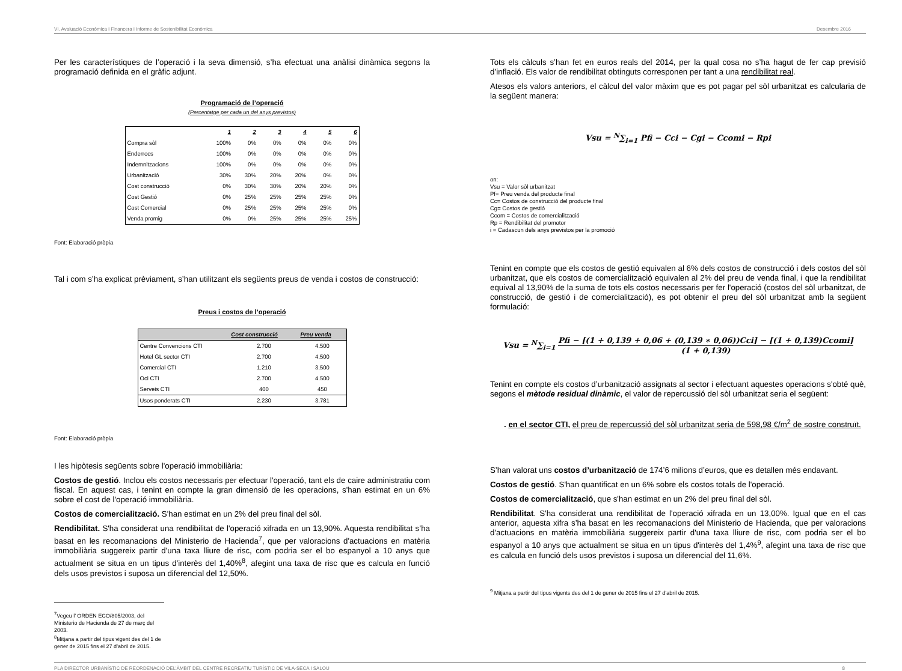VI. Avaluació Econòmica i Financera i Informe de Sostenibilitat Econòmica Desembre 2016
Per les característiques de l’operació i la seva dimensió, s’ha efectuat una anàlisi dinàmica segons la programació definida en el gràfic adjunt.
Programació de l’operació
(Percentatge per cada un del anys previstos)
| | 1 | 2 | 3 | 4 | 5 | 6 |
| --- | --- | --- | --- | --- | --- | --- |
| Compra sòl | 100% | 0% | 0% | 0% | 0% | 0% |
| Enderrocs | 100% | 0% | 0% | 0% | 0% | 0% |
| Indemnitzacions | 100% | 0% | 0% | 0% | 0% | 0% |
| Urbanització | 30% | 30% | 20% | 20% | 0% | 0% |
| Cost construcció | 0% | 30% | 30% | 20% | 20% | 0% |
| Cost Gestió | 0% | 25% | 25% | 25% | 25% | 0% |
| Cost Comercial | 0% | 25% | 25% | 25% | 25% | 0% |
| Venda promig | 0% | 0% | 25% | 25% | 25% | 25% |
Font: Elaboració pròpia
Tal i com s’ha explicat prèviament, s’han utilitzant els següents preus de venda i costos de construcció:
Preus i costos de l’operació
| | Cost construcció | Preu venda |
| --- | --- | --- |
| Centre Convencions CTI | 2.700 | 4.500 |
| Hotel GL sector CTI | 2.700 | 4.500 |
| Comercial CTI | 1.210 | 3.500 |
| Oci CTI | 2.700 | 4.500 |
| Serveis CTI | 400 | 450 |
| Usos ponderats CTI | 2.230 | 3.781 |
Font: Elaboració pròpia
I les hipòtesis següents sobre l'operació immobiliària:
Costos de gestió. Inclou els costos necessaris per efectuar l'operació, tant els de caire administratiu com fiscal. En aquest cas, i tenint en compte la gran dimensió de les operacions, s'han estimat en un 6% sobre el cost de l'operació immobiliària.
Costos de comercialització. S'han estimat en un 2% del preu final del sòl.
Rendibilitat. S'ha considerat una rendibilitat de l'operació xifrada en un 13,90%. Aquesta rendibilitat s’ha basat en les recomanacions del Ministerio de Hacienda<sup>7</sup>, que per valoracions d'actuacions en matèria immobiliària suggereix partir d'una taxa lliure de risc, com podria ser el bo espanyol a 10 anys que actualment se situa en un tipus d'interès del 1,40%<sup>8</sup>, afegint una taxa de risc que es calcula en funció dels usos previstos i suposa un diferencial del 12,50%.
<sup>7</sup> Vegeu l’ ORDEN ECO/805/2003, del Ministerio de Hacienda de 27 de març del 2003.
<sup>8</sup> Mitjana a partir del tipus vigent des del 1 de gener de 2015 fins el 27 d’abril de 2015.
Tots els càlculs s’han fet en euros reals del 2014, per la qual cosa no s’ha hagut de fer cap previsió d’inflació. Els valor de rendibilitat obtinguts corresponen per tant a una rendibilitat real.
Atesos els valors anteriors, el càlcul del valor màxim que es pot pagar pel sòl urbanitzat es calcularia de la següent manera:
Vsu = <sup>N</sup>∑<sub>i=1</sub> Pfi − Cci − Cgi − Ccomi − Rpi
on:
Vsu = Valor sòl urbanitzat
Pf= Preu venda del producte final
Cc= Costos de construcció del producte final
Cg= Costos de gestió
Ccom = Costos de comercialització
Rp = Rendibilitat del promotor
i = Cadascun dels anys previstos per la promoció
Tenint en compte que els costos de gestió equivalen al 6% dels costos de construcció i dels costos del sòl urbanitzat, que els costos de comercialització equivalen al 2% del preu de venda final, i que la rendibilitat equival al 13,90% de la suma de tots els costos necessaris per fer l'operació (costos del sòl urbanitzat, de construcció, de gestió i de comercialització), es pot obtenir el preu del sòl urbanitzat amb la següent formulació:
Vsu = <sup>N</sup>∑<sub>i=1</sub> Pfi − [(1 + 0,139 + 0,06 + (0,139 ∗ 0,06))Cci] − [(1 + 0,139)Ccomi] (1 + 0,139)
Tenint en compte els costos d’urbanització assignats al sector i efectuant aquestes operacions s'obté què, segons el mètode residual dinàmic, el valor de repercussió del sòl urbanitzat seria el següent:
. en el sector CTI, el preu de repercussió del sòl urbanitzat seria de 598,98 €/m<sup>2</sup> de sostre construït.
S’han valorat uns costos d’urbanització de 174’6 milions d’euros, que es detallen més endavant.
Costos de gestió. S'han quantificat en un 6% sobre els costos totals de l'operació.
Costos de comercialització, que s'han estimat en un 2% del preu final del sòl.
Rendibilitat. S'ha considerat una rendibilitat de l'operació xifrada en un 13,00%. Igual que en el cas anterior, aquesta xifra s’ha basat en les recomanacions del Ministerio de Hacienda, que per valoracions d'actuacions en matèria immobiliària suggereix partir d'una taxa lliure de risc, com podria ser el bo espanyol a 10 anys que actualment se situa en un tipus d'interès del 1,4%<sup>9</sup>, afegint una taxa de risc que es calcula en funció dels usos previstos i suposa un diferencial del 11,6%.
<sup>9</sup> Mitjana a partir del tipus vigents des del 1 de gener de 2015 fins el 27 d’abril de 2015.
PLA DIRECTOR URBANÍSTIC DE REORDENACIÓ DEL’ÀMBIT DEL CENTRE RECREATIU TURÍSTIC DE VILA-SECA I SALOU 8